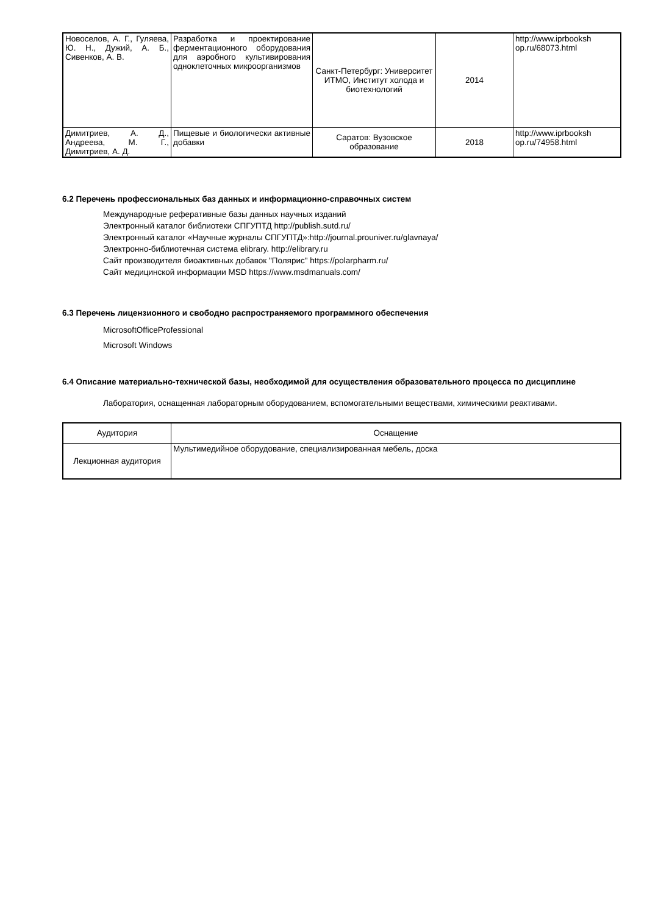| Новоселов, А. Г., Гуляева, Ю. Н., Дужий, А. Б., Сивенков, А. В. | Разработка и проектирование ферментационного оборудования для аэробного культивирования одноклеточных микроорганизмов | Санкт-Петербург: Университет ИТМО, Институт холода и биотехнологий | 2014 | http://www.iprbooksh op.ru/68073.html |
| Димитриев, А. Д., Андреева, М. Г., Димитриев, А. Д. | Пищевые и биологически активные добавки | Саратов: Вузовское образование | 2018 | http://www.iprbooksh op.ru/74958.html |
6.2 Перечень профессиональных баз данных и информационно-справочных систем
Международные реферативные базы данных научных изданий
Электронный каталог библиотеки СПГУПТД http://publish.sutd.ru/
Электронный каталог «Научные журналы СПГУПТД»:http://journal.prouniver.ru/glavnaya/
Электронно-библиотечная система elibrary. http://elibrary.ru
Сайт производителя биоактивных добавок "Полярис" https://polarpharm.ru/
Сайт медицинской информации MSD https://www.msdmanuals.com/
6.3 Перечень лицензионного и свободно распространяемого программного обеспечения
MicrosoftOfficeProfessional
Microsoft Windows
6.4 Описание материально-технической базы, необходимой для осуществления образовательного процесса по дисциплине
Лаборатория, оснащенная лабораторным оборудованием, вспомогательными веществами, химическими реактивами.
| Аудитория | Оснащение |
| --- | --- |
| Лекционная аудитория | Мультимедийное оборудование, специализированная мебель, доска |